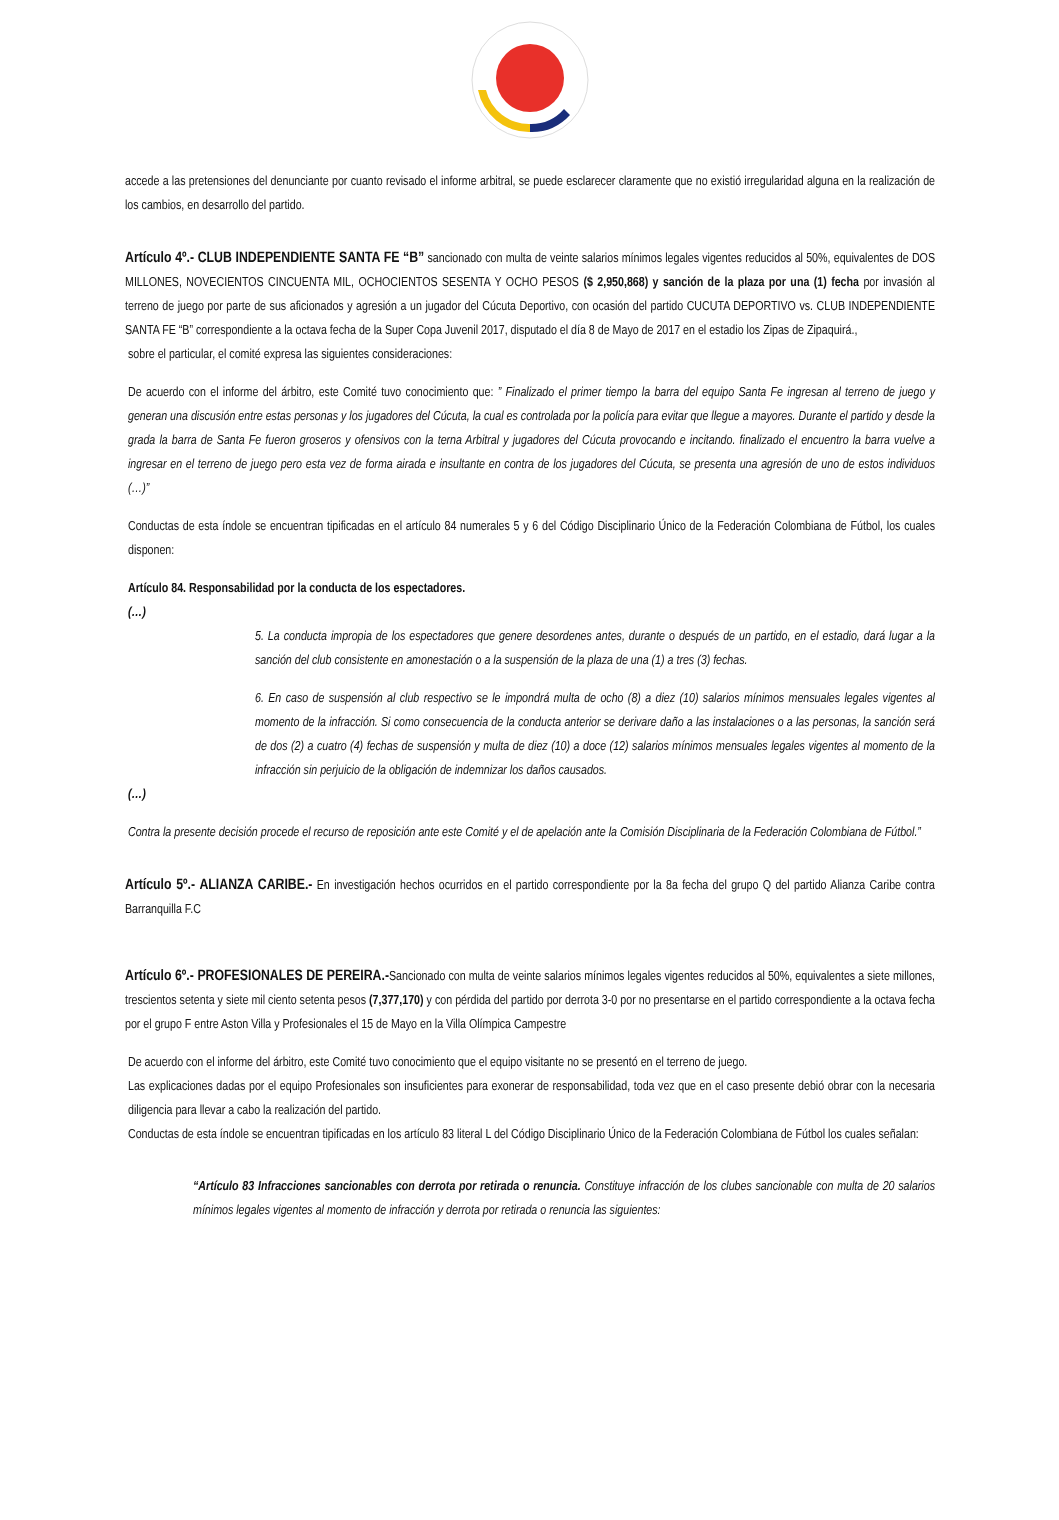accede a las pretensiones del denunciante por cuanto revisado el informe arbitral, se puede esclarecer claramente que no existió irregularidad alguna en la realización de los cambios, en desarrollo del partido.
Artículo 4º.- CLUB INDEPENDIENTE SANTA FE “B” sancionado con multa de veinte salarios mínimos legales vigentes reducidos al 50%, equivalentes de DOS MILLONES, NOVECIENTOS CINCUENTA MIL, OCHOCIENTOS SESENTA Y OCHO PESOS ($ 2,950,868) y sanción de la plaza por una (1) fecha por invasión al terreno de juego por parte de sus aficionados y agresión a un jugador del Cúcuta Deportivo, con ocasión del partido CUCUTA DEPORTIVO vs. CLUB INDEPENDIENTE SANTA FE “B” correspondiente a la octava fecha de la Super Copa Juvenil 2017, disputado el día 8 de Mayo de 2017 en el estadio los Zipas de Zipaquirá.,
sobre el particular, el comité expresa las siguientes consideraciones:
De acuerdo con el informe del árbitro, este Comité tuvo conocimiento que: ” Finalizado el primer tiempo la barra del equipo Santa Fe ingresan al terreno de juego y generan una discusión entre estas personas y los jugadores del Cúcuta, la cual es controlada por la policía para evitar que llegue a mayores. Durante el partido y desde la grada la barra de Santa Fe fueron groseros y ofensivos con la terna Arbitral y jugadores del Cúcuta provocando e incitando. finalizado el encuentro la barra vuelve a ingresar en el terreno de juego pero esta vez de forma airada e insultante en contra de los jugadores del Cúcuta, se presenta una agresión de uno de estos individuos (…)”
Conductas de esta índole se encuentran tipificadas en el artículo 84 numerales 5 y 6 del Código Disciplinario Único de la Federación Colombiana de Fútbol, los cuales disponen:
Artículo 84. Responsabilidad por la conducta de los espectadores.
(…)
5. La conducta impropia de los espectadores que genere desordenes antes, durante o después de un partido, en el estadio, dará lugar a la sanción del club consistente en amonestación o a la suspensión de la plaza de una (1) a tres (3) fechas.
6. En caso de suspensión al club respectivo se le impondrá multa de ocho (8) a diez (10) salarios mínimos mensuales legales vigentes al momento de la infracción. Si como consecuencia de la conducta anterior se derivare daño a las instalaciones o a las personas, la sanción será de dos (2) a cuatro (4) fechas de suspensión y multa de diez (10) a doce (12) salarios mínimos mensuales legales vigentes al momento de la infracción sin perjuicio de la obligación de indemnizar los daños causados.
(…)
Contra la presente decisión procede el recurso de reposición ante este Comité y el de apelación ante la Comisión Disciplinaria de la Federación Colombiana de Fútbol.”
Artículo 5º.- ALIANZA CARIBE.- En investigación hechos ocurridos en el partido correspondiente por la 8a fecha del grupo Q del partido Alianza Caribe contra Barranquilla F.C
Artículo 6º.- PROFESIONALES DE PEREIRA.-Sancionado con multa de veinte salarios mínimos legales vigentes reducidos al 50%, equivalentes a siete millones, trescientos setenta y siete mil ciento setenta pesos (7,377,170) y con pérdida del partido por derrota 3-0 por no presentarse en el partido correspondiente a la octava fecha por el grupo F entre Aston Villa y Profesionales el 15 de Mayo en la Villa Olímpica Campestre
De acuerdo con el informe del árbitro, este Comité tuvo conocimiento que el equipo visitante no se presentó en el terreno de juego.
Las explicaciones dadas por el equipo Profesionales son insuficientes para exonerar de responsabilidad, toda vez que en el caso presente debió obrar con la necesaria diligencia para llevar a cabo la realización del partido.
Conductas de esta índole se encuentran tipificadas en los artículo 83 literal L del Código Disciplinario Único de la Federación Colombiana de Fútbol los cuales señalan:
“Artículo 83 Infracciones sancionables con derrota por retirada o renuncia. Constituye infracción de los clubes sancionable con multa de 20 salarios mínimos legales vigentes al momento de infracción y derrota por retirada o renuncia las siguientes: